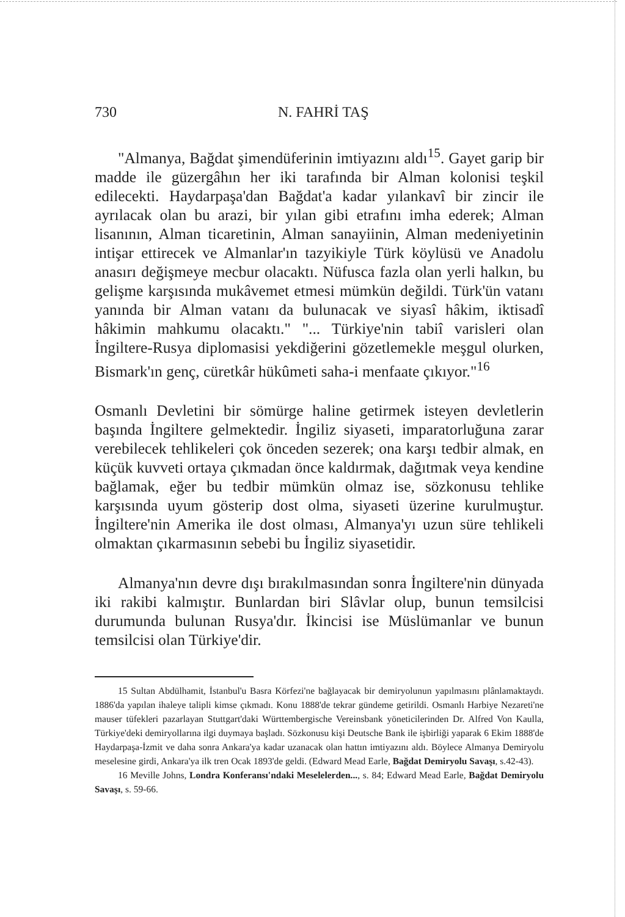730 N. FAHRİ TAŞ
"Almanya, Bağdat şimendüferinin imtiyazını aldı<sup>15</sup>. Gayet garip bir madde ile güzergâhın her iki tarafında bir Alman kolonisi teşkil edilecekti. Haydarpaşa'dan Bağdat'a kadar yılankavî bir zincir ile ayrılacak olan bu arazi, bir yılan gibi etrafını imha ederek; Alman lisanının, Alman ticaretinin, Alman sanayiinin, Alman medeniyetinin intişar ettirecek ve Almanlar'ın tazyikiyle Türk köylüsü ve Anadolu anasırı değişmeye mecbur olacaktı. Nüfusca fazla olan yerli halkın, bu gelişme karşısında mukâvemet etmesi mümkün değildi. Türk'ün vatanı yanında bir Alman vatanı da bulunacak ve siyasî hâkim, iktisadî hâkimin mahkumu olacaktı." "... Türkiye'nin tabiî varisleri olan İngiltere-Rusya diplomasisi yekdiğerini gözetlemekle meşgul olurken, Bismark'ın genç, cüretkâr hükûmeti saha-i menfaate çıkıyor."<sup>16</sup>
Osmanlı Devletini bir sömürge haline getirmek isteyen devletlerin başında İngiltere gelmektedir. İngiliz siyaseti, imparatorluğuna zarar verebilecek tehlikeleri çok önceden sezerek; ona karşı tedbir almak, en küçük kuvveti ortaya çıkmadan önce kaldırmak, dağıtmak veya kendine bağlamak, eğer bu tedbir mümkün olmaz ise, sözkonusu tehlike karşısında uyum gösterip dost olma, siyaseti üzerine kurulmuştur. İngiltere'nin Amerika ile dost olması, Almanya'yı uzun süre tehlikeli olmaktan çıkarmasının sebebi bu İngiliz siyasetidir.
Almanya'nın devre dışı bırakılmasından sonra İngiltere'nin dünyada iki rakibi kalmıştır. Bunlardan biri Slâvlar olup, bunun temsilcisi durumunda bulunan Rusya'dır. İkincisi ise Müslümanlar ve bunun temsilcisi olan Türkiye'dir.
15 Sultan Abdülhamit, İstanbul'u Basra Körfezi'ne bağlayacak bir demiryolunun yapılmasını plânlamaktaydı. 1886'da yapılan ihaleye talipli kimse çıkmadı. Konu 1888'de tekrar gündeme getirildi. Osmanlı Harbiye Nezareti'ne mauser tüfekleri pazarlayan Stuttgart'daki Württembergische Vereinsbank yöneticilerinden Dr. Alfred Von Kaulla, Türkiye'deki demiryollarına ilgi duymaya başladı. Sözkonusu kişi Deutsche Bank ile işbirliği yaparak 6 Ekim 1888'de Haydarpaşa-İzmit ve daha sonra Ankara'ya kadar uzanacak olan hattın imtiyazını aldı. Böylece Almanya Demiryolu meselesine girdi, Ankara'ya ilk tren Ocak 1893'de geldi. (Edward Mead Earle, Bağdat Demiryolu Savaşı, s.42-43).
16 Meville Johns, Londra Konferansı'ndaki Meselelerden..., s. 84; Edward Mead Earle, Bağdat Demiryolu Savaşı, s. 59-66.